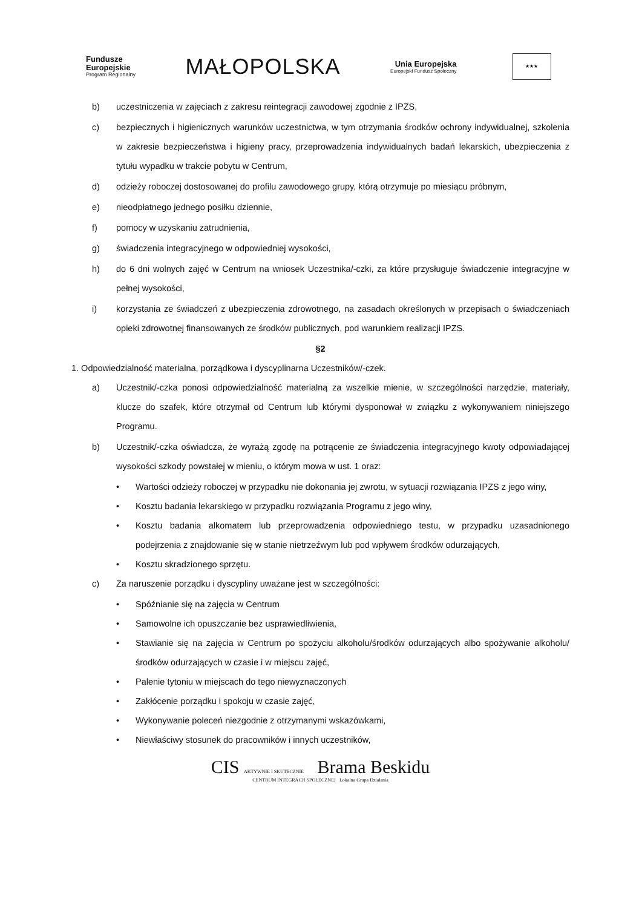Fundusze
Europejskie
Program Regionalny
MAŁOPOLSKA
Unia Europejska
Europejski Fundusz Społeczny
★★★
b) uczestniczenia w zajęciach z zakresu reintegracji zawodowej zgodnie z IPZS,
c) bezpiecznych i higienicznych warunków uczestnictwa, w tym otrzymania środków ochrony indywidualnej, szkolenia w zakresie bezpieczeństwa i higieny pracy, przeprowadzenia indywidualnych badań lekarskich, ubezpieczenia z tytułu wypadku w trakcie pobytu w Centrum,
d) odzieży roboczej dostosowanej do profilu zawodowego grupy, którą otrzymuje po miesiącu próbnym,
e) nieodpłatnego jednego posiłku dziennie,
f) pomocy w uzyskaniu zatrudnienia,
g) świadczenia integracyjnego w odpowiedniej wysokości,
h) do 6 dni wolnych zajęć w Centrum na wniosek Uczestnika/-czki, za które przysługuje świadczenie integracyjne w pełnej wysokości,
i) korzystania ze świadczeń z ubezpieczenia zdrowotnego, na zasadach określonych w przepisach o świadczeniach opieki zdrowotnej finansowanych ze środków publicznych, pod warunkiem realizacji IPZS.
§2
1. Odpowiedzialność materialna, porządkowa i dyscyplinarna Uczestników/-czek.
a) Uczestnik/-czka ponosi odpowiedzialność materialną za wszelkie mienie, w szczególności narzędzie, materiały, klucze do szafek, które otrzymał od Centrum lub którymi dysponował w związku z wykonywaniem niniejszego Programu.
b) Uczestnik/-czka oświadcza, że wyrażą zgodę na potrącenie ze świadczenia integracyjnego kwoty odpowiadającej wysokości szkody powstałej w mieniu, o którym mowa w ust. 1 oraz:
• Wartości odzieży roboczej w przypadku nie dokonania jej zwrotu, w sytuacji rozwiązania IPZS z jego winy,
• Kosztu badania lekarskiego w przypadku rozwiązania Programu z jego winy,
• Kosztu badania alkomatem lub przeprowadzenia odpowiedniego testu, w przypadku uzasadnionego podejrzenia z znajdowanie się w stanie nietrzeźwym lub pod wpływem środków odurzających,
• Kosztu skradzionego sprzętu.
c) Za naruszenie porządku i dyscypliny uważane jest w szczególności:
• Spóźnianie się na zajęcia w Centrum
• Samowolne ich opuszczanie bez usprawiedliwienia,
• Stawianie się na zajęcia w Centrum po spożyciu alkoholu/środków odurzających albo spożywanie alkoholu/środków odurzających w czasie i w miejscu zajęć,
• Palenie tytoniu w miejscach do tego niewyznaczonych
• Zakłócenie porządku i spokoju w czasie zajęć,
• Wykonywanie poleceń niezgodnie z otrzymanymi wskazówkami,
• Niewłaściwy stosunek do pracowników i innych uczestników,
CIS AKTYWNIE I SKUTECZNIE Brama Beskidu
CENTRUM INTEGRACJI SPOŁECZNEJ Lokalna Grupa Działania